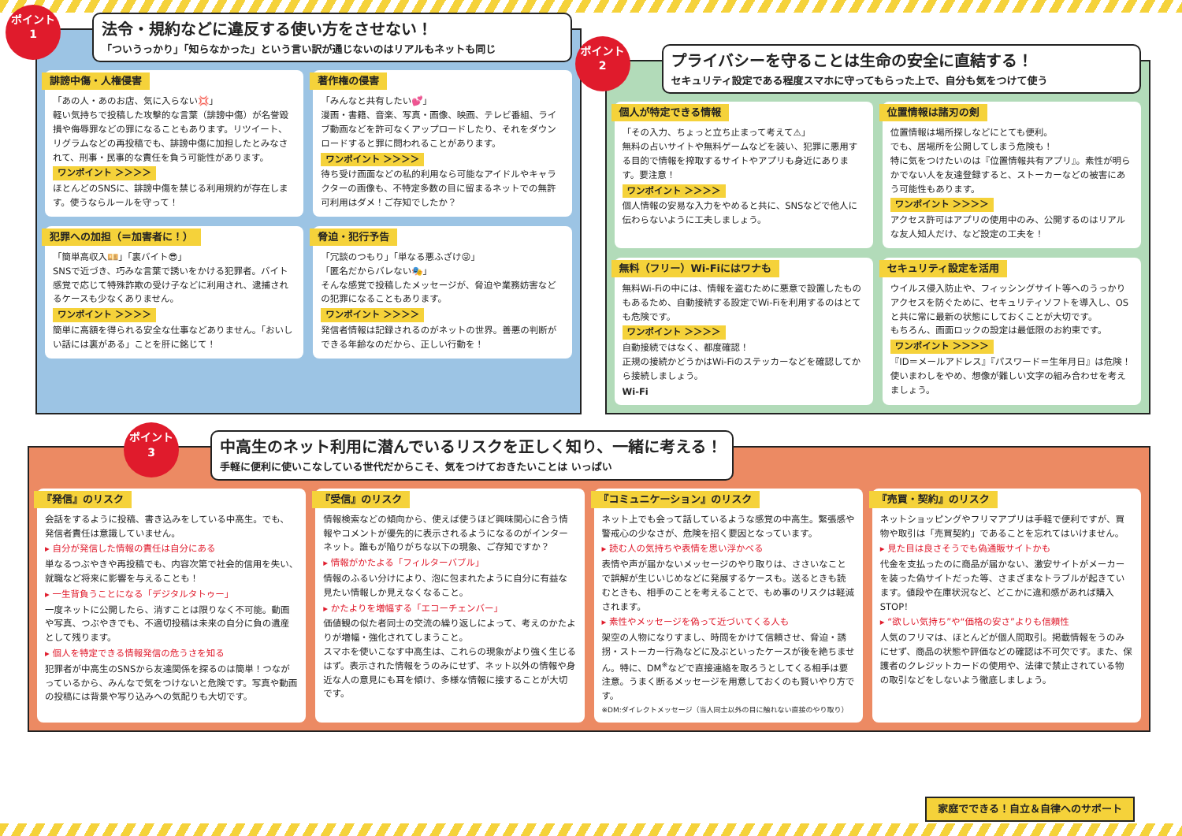ポイント
1
法令・規約などに違反する使い方をさせない！
「ついうっかり」「知らなかった」という言い訳が通じないのはリアルもネットも同じ
誹謗中傷・人権侵害
「あの人・あのお店、気に入らない💢」
軽い気持ちで投稿した攻撃的な言葉（誹謗中傷）が名誉毀損や侮辱罪などの罪になることもあります。リツイート、リグラムなどの再投稿でも、誹謗中傷に加担したとみなされて、刑事・民事的な責任を負う可能性があります。
ワンポイント ＞＞＞＞
ほとんどのSNSに、誹謗中傷を禁じる利用規約が存在します。使うならルールを守って！
著作権の侵害
「みんなと共有したい💕」
漫画・書籍、音楽、写真・画像、映画、テレビ番組、ライブ動画などを許可なくアップロードしたり、それをダウンロードすると罪に問われることがあります。
ワンポイント ＞＞＞＞
待ち受け画面などの私的利用なら可能なアイドルやキャラクターの画像も、不特定多数の目に留まるネットでの無許可利用はダメ！ご存知でしたか？
犯罪への加担（＝加害者に！）
「簡単高収入💴」「裏バイト😎」
SNSで近づき、巧みな言葉で誘いをかける犯罪者。バイト感覚で応じて特殊詐欺の受け子などに利用され、逮捕されるケースも少なくありません。
ワンポイント ＞＞＞＞
簡単に高額を得られる安全な仕事などありません。「おいしい話には裏がある」ことを肝に銘じて！
脅迫・犯行予告
「冗談のつもり」「単なる悪ふざけ😜」
「匿名だからバレない🎭」
そんな感覚で投稿したメッセージが、脅迫や業務妨害などの犯罪になることもあります。
ワンポイント ＞＞＞＞
発信者情報は記録されるのがネットの世界。善悪の判断ができる年齢なのだから、正しい行動を！
ポイント
2
プライバシーを守ることは生命の安全に直結する！
セキュリティ設定である程度スマホに守ってもらった上で、自分も気をつけて使う
個人が特定できる情報
「その入力、ちょっと立ち止まって考えて⚠」
無料の占いサイトや無料ゲームなどを装い、犯罪に悪用する目的で情報を搾取するサイトやアプリも身近にあります。要注意！
ワンポイント ＞＞＞＞
個人情報の安易な入力をやめると共に、SNSなどで他人に伝わらないように工夫しましょう。
位置情報は諸刃の剣
位置情報は場所探しなどにとても便利。
でも、居場所を公開してしまう危険も！
特に気をつけたいのは『位置情報共有アプリ』。素性が明らかでない人を友達登録すると、ストーカーなどの被害にあう可能性もあります。
ワンポイント ＞＞＞＞
アクセス許可はアプリの使用中のみ、公開するのはリアルな友人知人だけ、など設定の工夫を！
無料（フリー）Wi-Fiにはワナも
無料Wi-Fiの中には、情報を盗むために悪意で設置したものもあるため、自動接続する設定でWi-Fiを利用するのはとても危険です。
ワンポイント ＞＞＞＞
自動接続ではなく、都度確認！
正規の接続かどうかはWi-Fiのステッカーなどを確認してから接続しましょう。
Wi-Fi
セキュリティ設定を活用
ウイルス侵入防止や、フィッシングサイト等へのうっかりアクセスを防ぐために、セキュリティソフトを導入し、OSと共に常に最新の状態にしておくことが大切です。
もちろん、画面ロックの設定は最低限のお約束です。
ワンポイント ＞＞＞＞
『ID＝メールアドレス』『パスワード＝生年月日』は危険！使いまわしをやめ、想像が難しい文字の組み合わせを考えましょう。
ポイント
3
中高生のネット利用に潜んでいるリスクを正しく知り、一緒に考える！
手軽に便利に使いこなしている世代だからこそ、気をつけておきたいことは いっぱい
『発信』のリスク
会話をするように投稿、書き込みをしている中高生。でも、発信者責任は意識していません。
▸ 自分が発信した情報の責任は自分にある
単なるつぶやきや再投稿でも、内容次第で社会的信用を失い、就職など将来に影響を与えることも！
▸ 一生背負うことになる「デジタルタトゥー」
一度ネットに公開したら、消すことは限りなく不可能。動画や写真、つぶやきでも、不適切投稿は未来の自分に負の遺産として残ります。
▸ 個人を特定できる情報発信の危うさを知る
犯罪者が中高生のSNSから友達関係を探るのは簡単！つながっているから、みんなで気をつけないと危険です。写真や動画の投稿には背景や写り込みへの気配りも大切です。
『受信』のリスク
情報検索などの傾向から、使えば使うほど興味関心に合う情報やコメントが優先的に表示されるようになるのがインターネット。誰もが陥りがちな以下の現象、ご存知ですか？
▸ 情報がかたよる「フィルターバブル」
情報のふるい分けにより、泡に包まれたように自分に有益な見たい情報しか見えなくなること。
▸ かたよりを増幅する「エコーチェンバー」
価値観の似た者同士の交流の繰り返しによって、考えのかたよりが増幅・強化されてしまうこと。
スマホを使いこなす中高生は、これらの現象がより強く生じるはず。表示された情報をうのみにせず、ネット以外の情報や身近な人の意見にも耳を傾け、多様な情報に接することが大切です。
『コミュニケーション』のリスク
ネット上でも会って話しているような感覚の中高生。緊張感や警戒心の少なさが、危険を招く要因となっています。
▸ 読む人の気持ちや表情を思い浮かべる
表情や声が届かないメッセージのやり取りは、ささいなことで誤解が生じいじめなどに発展するケースも。送るときも読むときも、相手のことを考えることで、もめ事のリスクは軽減されます。
▸ 素性やメッセージを偽って近づいてくる人も
架空の人物になりすまし、時間をかけて信頼させ、脅迫・誘拐・ストーカー行為などに及ぶといったケースが後を絶ちません。特に、DM<sup>※</sup>などで直接連絡を取ろうとしてくる相手は要注意。うまく断るメッセージを用意しておくのも賢いやり方です。
※DM:ダイレクトメッセージ（当人同士以外の目に触れない直接のやり取り）
『売買・契約』のリスク
ネットショッピングやフリマアプリは手軽で便利ですが、買物や取引は「売買契約」であることを忘れてはいけません。
▸ 見た目は良さそうでも偽通販サイトかも
代金を支払ったのに商品が届かない、激安サイトがメーカーを装った偽サイトだった等、さまざまなトラブルが起きています。値段や在庫状況など、どこかに違和感があれば購入STOP！
▸ “欲しい気持ち”や“価格の安さ”よりも信頼性
人気のフリマは、ほとんどが個人間取引。掲載情報をうのみにせず、商品の状態や評価などの確認は不可欠です。また、保護者のクレジットカードの使用や、法律で禁止されている物の取引などをしないよう徹底しましょう。
家庭でできる！自立＆自律へのサポート